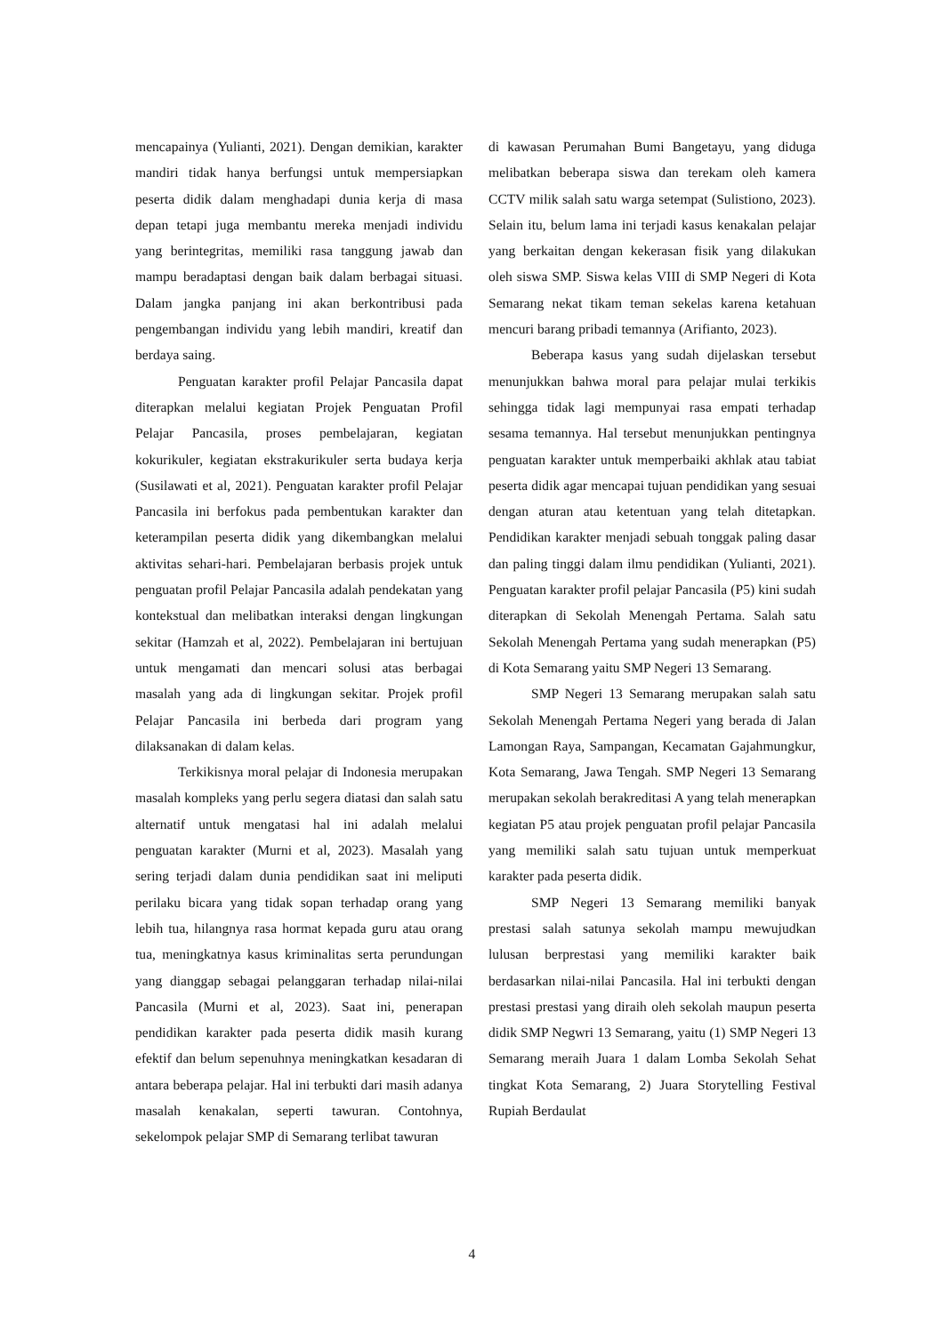mencapainya (Yulianti, 2021). Dengan demikian, karakter mandiri tidak hanya berfungsi untuk mempersiapkan peserta didik dalam menghadapi dunia kerja di masa depan tetapi juga membantu mereka menjadi individu yang berintegritas, memiliki rasa tanggung jawab dan mampu beradaptasi dengan baik dalam berbagai situasi. Dalam jangka panjang ini akan berkontribusi pada pengembangan individu yang lebih mandiri, kreatif dan berdaya saing.
Penguatan karakter profil Pelajar Pancasila dapat diterapkan melalui kegiatan Projek Penguatan Profil Pelajar Pancasila, proses pembelajaran, kegiatan kokurikuler, kegiatan ekstrakurikuler serta budaya kerja (Susilawati et al, 2021). Penguatan karakter profil Pelajar Pancasila ini berfokus pada pembentukan karakter dan keterampilan peserta didik yang dikembangkan melalui aktivitas sehari-hari. Pembelajaran berbasis projek untuk penguatan profil Pelajar Pancasila adalah pendekatan yang kontekstual dan melibatkan interaksi dengan lingkungan sekitar (Hamzah et al, 2022). Pembelajaran ini bertujuan untuk mengamati dan mencari solusi atas berbagai masalah yang ada di lingkungan sekitar. Projek profil Pelajar Pancasila ini berbeda dari program yang dilaksanakan di dalam kelas.
Terkikisnya moral pelajar di Indonesia merupakan masalah kompleks yang perlu segera diatasi dan salah satu alternatif untuk mengatasi hal ini adalah melalui penguatan karakter (Murni et al, 2023). Masalah yang sering terjadi dalam dunia pendidikan saat ini meliputi perilaku bicara yang tidak sopan terhadap orang yang lebih tua, hilangnya rasa hormat kepada guru atau orang tua, meningkatnya kasus kriminalitas serta perundungan yang dianggap sebagai pelanggaran terhadap nilai-nilai Pancasila (Murni et al, 2023). Saat ini, penerapan pendidikan karakter pada peserta didik masih kurang efektif dan belum sepenuhnya meningkatkan kesadaran di antara beberapa pelajar. Hal ini terbukti dari masih adanya masalah kenakalan, seperti tawuran. Contohnya, sekelompok pelajar SMP di Semarang terlibat tawuran
di kawasan Perumahan Bumi Bangetayu, yang diduga melibatkan beberapa siswa dan terekam oleh kamera CCTV milik salah satu warga setempat (Sulistiono, 2023). Selain itu, belum lama ini terjadi kasus kenakalan pelajar yang berkaitan dengan kekerasan fisik yang dilakukan oleh siswa SMP. Siswa kelas VIII di SMP Negeri di Kota Semarang nekat tikam teman sekelas karena ketahuan mencuri barang pribadi temannya (Arifianto, 2023).
Beberapa kasus yang sudah dijelaskan tersebut menunjukkan bahwa moral para pelajar mulai terkikis sehingga tidak lagi mempunyai rasa empati terhadap sesama temannya. Hal tersebut menunjukkan pentingnya penguatan karakter untuk memperbaiki akhlak atau tabiat peserta didik agar mencapai tujuan pendidikan yang sesuai dengan aturan atau ketentuan yang telah ditetapkan. Pendidikan karakter menjadi sebuah tonggak paling dasar dan paling tinggi dalam ilmu pendidikan (Yulianti, 2021). Penguatan karakter profil pelajar Pancasila (P5) kini sudah diterapkan di Sekolah Menengah Pertama. Salah satu Sekolah Menengah Pertama yang sudah menerapkan (P5) di Kota Semarang yaitu SMP Negeri 13 Semarang.
SMP Negeri 13 Semarang merupakan salah satu Sekolah Menengah Pertama Negeri yang berada di Jalan Lamongan Raya, Sampangan, Kecamatan Gajahmungkur, Kota Semarang, Jawa Tengah. SMP Negeri 13 Semarang merupakan sekolah berakreditasi A yang telah menerapkan kegiatan P5 atau projek penguatan profil pelajar Pancasila yang memiliki salah satu tujuan untuk memperkuat karakter pada peserta didik.
SMP Negeri 13 Semarang memiliki banyak prestasi salah satunya sekolah mampu mewujudkan lulusan berprestasi yang memiliki karakter baik berdasarkan nilai-nilai Pancasila. Hal ini terbukti dengan prestasi prestasi yang diraih oleh sekolah maupun peserta didik SMP Negwri 13 Semarang, yaitu (1) SMP Negeri 13 Semarang meraih Juara 1 dalam Lomba Sekolah Sehat tingkat Kota Semarang, 2) Juara Storytelling Festival Rupiah Berdaulat
4